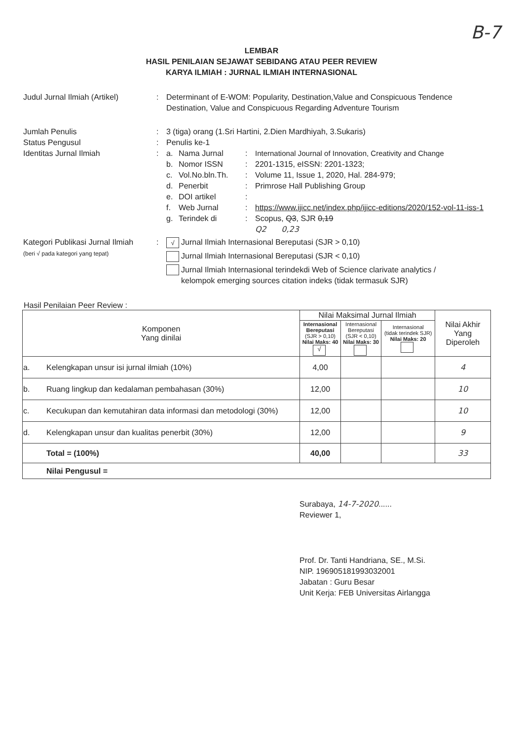B-7
LEMBAR
HASIL PENILAIAN SEJAWAT SEBIDANG ATAU PEER REVIEW
KARYA ILMIAH : JURNAL ILMIAH INTERNASIONAL
Judul Jurnal Ilmiah (Artikel)
: Determinant of E-WOM: Popularity, Destination,Value and Conspicuous Tendence Destination, Value and Conspicuous Regarding Adventure Tourism
Jumlah Penulis : 3 (tiga) orang (1.Sri Hartini, 2.Dien Mardhiyah, 3.Sukaris)
Status Pengusul : Penulis ke-1
Identitas Jurnal Ilmiah : a. Nama Jurnal : International Journal of Innovation, Creativity and Change
b. Nomor ISSN : 2201-1315, eISSN: 2201-1323;
c. Vol.No.bln.Th. : Volume 11, Issue 1, 2020, Hal. 284-979;
d. Penerbit : Primrose Hall Publishing Group
e. DOI artikel :
f. Web Jurnal : https://www.ijicc.net/index.php/ijicc-editions/2020/152-vol-11-iss-1
g. Terindek di : Scopus, Q3, SJR 0,19
Q2 0,23
Kategori Publikasi Jurnal Ilmiah
(beri √ pada kategori yang tepat)
:
√ Jurnal Ilmiah Internasional Bereputasi (SJR > 0,10)
Jurnal Ilmiah Internasional Bereputasi (SJR < 0,10)
Jurnal Ilmiah Internasional terindekdi Web of Science clarivate analytics /
kelompok emerging sources citation indeks (tidak termasuk SJR)
Hasil Penilaian Peer Review :
| Komponen Yang dinilai | | Nilai Maksimal Jurnal Ilmiah | | | Nilai Akhir Yang Diperoleh |
| --- | --- | --- | --- | --- | --- |
| | | Internasional Bereputasi (SJR > 0,10) Nilai Maks: 40 √ | Internasional Bereputasi (SJR < 0,10) Nilai Maks: 30 | Internasional (tidak terindek SJR) Nilai Maks: 20 | |
| a. | Kelengkapan unsur isi jurnal ilmiah (10%) | 4,00 | | | 4 |
| b. | Ruang lingkup dan kedalaman pembahasan (30%) | 12,00 | | | 10 |
| c. | Kecukupan dan kemutahiran data informasi dan metodologi (30%) | 12,00 | | | 10 |
| d. | Kelengkapan unsur dan kualitas penerbit (30%) | 12,00 | | | 9 |
| | Total = (100%) | 40,00 | | | 33 |
| | Nilai Pengusul = | | | | |
Surabaya, 14-7-2020......
Reviewer 1,
Prof. Dr. Tanti Handriana, SE., M.Si.
NIP. 196905181993032001
Jabatan : Guru Besar
Unit Kerja: FEB Universitas Airlangga